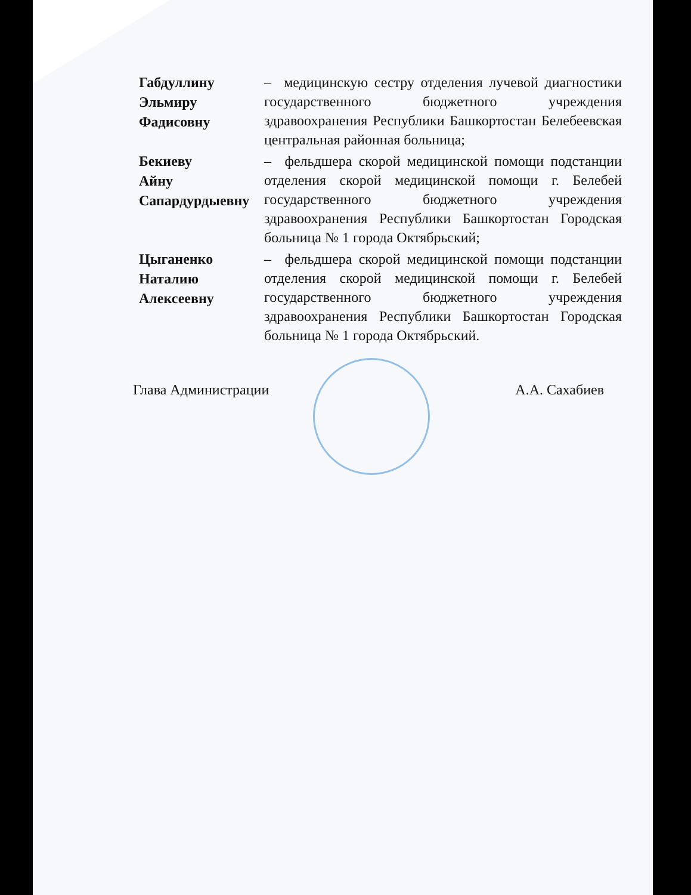Габдуллину
Эльмиру
Фадисовну
– медицинскую сестру отделения лучевой диагностики государственного бюджетного учреждения здравоохранения Республики Башкортостан Белебеевская центральная районная больница;
Бекиеву
Айну
Сапардурдыевну
– фельдшера скорой медицинской помощи подстанции отделения скорой медицинской помощи г. Белебей государственного бюджетного учреждения здравоохранения Республики Башкортостан Городская больница № 1 города Октябрьский;
Цыганенко
Наталию
Алексеевну
– фельдшера скорой медицинской помощи подстанции отделения скорой медицинской помощи г. Белебей государственного бюджетного учреждения здравоохранения Республики Башкортостан Городская больница № 1 города Октябрьский.
Глава Администрации А.А. Сахабиев